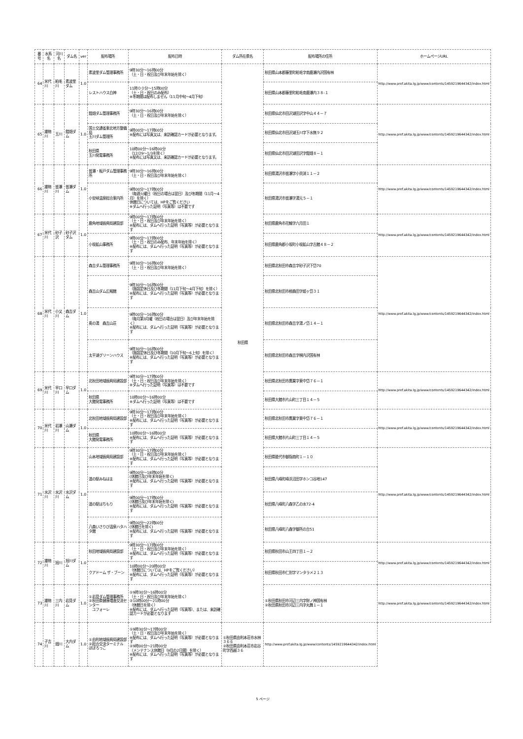| 番号 | 水系名 | 河川名 | ダム名 | ver | 配布場所 | 配布日時 | ダム所在県名 | 配布場所の住所 | ホームページURL |
| --- | --- | --- | --- | --- | --- | --- | --- | --- | --- |
| 64 | 米代川 | 粕毛川 | 素波里ダム | 1.0 | 素波里ダム管理事務所 | 9時30分～16時00分 （土・日・祝日及び年末年始を除く） | 秋田県 | 秋田県山本郡藤里町粕毛字南鹿瀬内沢国有林 | http://www.pref.akita.lg.jp/www/contents/1459219644342/index.html |
| | | | | | レストハウス白神 | 11時００分～15時00分 （土・日・祝日のみ配布） ※冬期間は配布しません（11月中旬～4月下旬） | | 秋田県山本郡藤里町粕毛南鹿瀬内３８-１ | |
| 65 | 雄物川 | 玉川 | 鎧畑ダム | 1.0 | 鎧畑ダム管理事務所 | 9時30分～16時00分 （土・日・祝日及び年末年始を除く） | | 秋田県仙北市田沢湖田沢字中山４４－７ | http://www.pref.akita.lg.jp/www/contents/1459219644342/index.html |
| | | | | | 国土交通省東北地方整備局 玉川ダム管理所 | 9時00分～17時00分 ※配布には写真又は、来訪確認カードが必要となります。 | | 秋田県仙北市田沢湖玉川字下水無９２ | |
| | | | | | 秋田県 玉川発電事務所 | 10時00分～16時00分 （12/29～1/3を除く） ※配布には写真又は、来訪確認カードが必要となります。 | | 秋田県仙北市田沢湖田沢字鎧畑８－１ | |
| 66 | 雄物川 | 皆瀬川 | 皆瀬ダム | 1.0 | 皆瀬・板戸ダム管理事務所 | 9時30分～16時00分 （土・日・祝日及び年末年始を除く） | | 秋田県湯沢市皆瀬字小貝渕１１－２ | http://www.pref.akita.lg.jp/www/contents/1459219644342/index.html |
| | | | | | 小安峡温泉総合案内所 | 9時00分～17時00分 （毎週火曜日（祝日の場合は翌日）及び冬期間（11月～4月）を除く） 休館日については、HPをご覧ください ※ダムへ行った証明（写真等）は不要です | | 秋田県湯沢市皆瀬字湯元５－１ | |
| 67 | 米代川 | 砂子沢 | 砂子沢ダム | 1.0 | 鹿角地域振興局建設部 | 9時00分～17時00分 （土・日・祝日及び年末年始を除く） ※配布には、ダムへ行った証明（写真等）が必要となります | | 秋田県鹿角市花輪字六月田１ | http://www.pref.akita.lg.jp/www/contents/1459219644342/index.html |
| | | | | | 小坂鉱山事務所 | 9時00分～17時00分 （土・日・祝日のみ配布、年末年始を除く） ※配布には、ダムへ行った証明（写真等）が必要となります | | 秋田県鹿角郡小坂町小坂鉱山字古館４８－２ | |
| 68 | 米代川 | 小又川 | 森吉ダム | 1.0 | 森吉ダム管理事務所 | 9時30分～16時00分 （土・日・祝日及び年末年始を除く） | | 秋田県北秋田市森吉字砂子沢下岱70 | http://www.pref.akita.lg.jp/www/contents/1459219644342/index.html |
| | | | | | 森吉山ダム広報館 | 9時30分～16時00分 （施設定休日及び冬期間（11月下旬～4月下旬）を除く） ※配布には、ダムへ行った証明（写真等）が必要となります | | 秋田県北秋田市根森田字姫ヶ岱３１ | |
| | | | | | 奥の湯 森吉山荘 | 9時00分～16時00分 （毎月第3月曜（祝日の場合は翌日）及び年末年始を除く） ※配布には、ダムへ行った証明（写真等）が必要となります | | 秋田県北秋田市森吉字湯ノ岱１４－１ | |
| | | | | | 太平湖グリーンハウス | 9時30分～16時00分 （施設定休日及び冬期間（10月下旬～6上旬）を除く） ※配布には、ダムへ行った証明（写真等）が必要となります | | 秋田県北秋田市森吉字桐内沢国有林 | |
| 69 | 米代川 | 早口川 | 早口ダム | 1.0 | 北秋田地域振興局建設部 | 9時30分～17時00分 （土・日・祝日及び年末年始を除く） ※ダムへ行った証明（写真等）は不要です | | 秋田県北秋田市鷹巣字東中岱７６－１ | http://www.pref.akita.lg.jp/www/contents/1459219644342/index.html |
| | | | | | 秋田県 大館発電事務所 | 10時00分～16時00分 ※ダムへ行った証明（写真等）は不要です | | 秋田県大館市片山町三丁目１４－５ | |
| 70 | 米代川 | 岩瀬川 | 山瀬ダム | 1.0 | 北秋田地域振興局建設部 | 9時30分～17時00分 （土・日・祝日及び年末年始を除く） ※配布には、ダムへ行った証明（写真等）が必要となります | | 秋田県北秋田市鷹巣字東中岱７６－１ | http://www.pref.akita.lg.jp/www/contents/1459219644342/index.html |
| | | | | | 秋田県 大館発電事務所 | 10時00分～16時00分 ※配布には、ダムへ行った証明（写真等）が必要となります | | 秋田県大館市片山町三丁目１４－５ | |
| 71 | 水沢川 | 水沢川 | 水沢ダム | 1.0 | 山本地域振興局建設部 | 9時30分～17時00分 （土・日・祝日及び年末年始を除く） ※配布には、ダムへ行った証明（写真等）が必要となります | | 秋田県能代市御指南町１－１０ | http://www.pref.akita.lg.jp/www/contents/1459219644342/index.html |
| | | | | | 道の駅みねはま | 9時00分～18時00分 (休館日及び年末年始を除く) ※配布には、ダムへ行った証明（写真等）が必要となります | | 秋田県八峰町峰浜沼田字ホンコ谷地147 | |
| | | | | | 道の駅はちもり | 9時00分～17時00分 (休館日及び年末年始を除く) ※配布には、ダムへ行った証明（写真等）が必要となります | | 秋田県八峰町八森字乙の水72-4 | |
| | | | | | 八森いさりび温泉ハタハタ館 | 9時00分～22時00分 (休館日を除く) ※配布には、ダムへ行った証明（写真等）が必要となります | | 秋田県八峰町八森字御所の台51 | |
| 72 | 雄物川 | 旭川 | 旭川ダム | 1.0 | 秋田地域振興局建設部 | 9時30分～17時00分 （土・日・祝日及び年末年始を除く） ※配布には、ダムへ行った証明（写真等）が必要となります | | 秋田県秋田市山王四丁目１－２ | http://www.pref.akita.lg.jp/www/contents/1459219644342/index.html |
| | | | | | クアドーム ザ・ブーン | 10時00分～20時00分 （休館日については、HPをご覧ください） ※配布には、ダムへ行った証明（写真等）が必要となります | | 秋田県秋田市仁別字マンタラメ２１３ | |
| 73 | 雄物川 | 三内川 | 岩見ダム | 1.0 | ①岩見ダム管理事務所 ②秋田県健康増進交流センター ユフォーレ | ①9時30分～16時00分 （土・日・祝日及び年末年始を除く） ②10時00分～21時00分 （休館日を除く） ※配布には、ダムへ行った証明（写真等）、または、来訪確認カードが必要となります | | ①秋田県秋田市河辺三内字財ノ神国有林 ②秋田県秋田市河辺三内字丸舞１－１ | http://www.pref.akita.lg.jp/www/contents/1459219644342/index.html |
| 74 | 子吉川 | 畑川 | 大内ダム | 1.0 | ①由利地域振興局建設部 ②総合交流ターミナル ぽぽろっこ | ①9時30分～17時00分 （土・日・祝日及び年末年始を除く） ※配布には、ダムへ行った証明（写真等）が必要となります ②9時00分～21時00分 （メンテナンス休館日（9月の2日間）を除く） ※配布には、ダムへ行った証明（写真等）が必要となります | ①秋田県由利本荘市水林３６６ ②秋田県由利本荘市岩谷町字西越３６ | http://www.pref.akita.lg.jp/www/contents/1459219644342/index.html | |
5 ページ